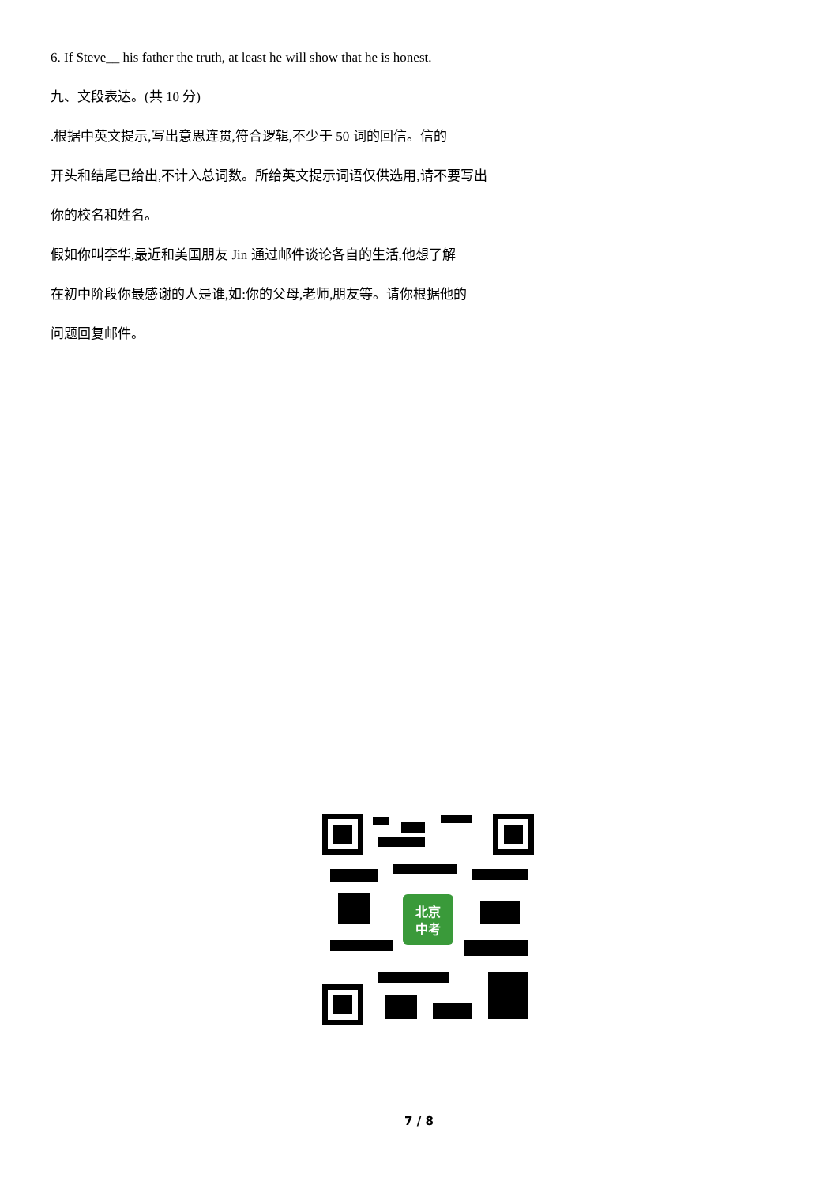6. If Steve__ his father the truth, at least he will show that he is honest.
九、文段表达。(共 10 分)
.根据中英文提示,写出意思连贯,符合逻辑,不少于 50 词的回信。信的
开头和结尾已给出,不计入总词数。所给英文提示词语仅供选用,请不要写出
你的校名和姓名。
假如你叫李华,最近和美国朋友 Jin 通过邮件谈论各自的生活,他想了解
在初中阶段你最感谢的人是谁,如:你的父母,老师,朋友等。请你根据他的
问题回复邮件。
北京
中考
7 / 8